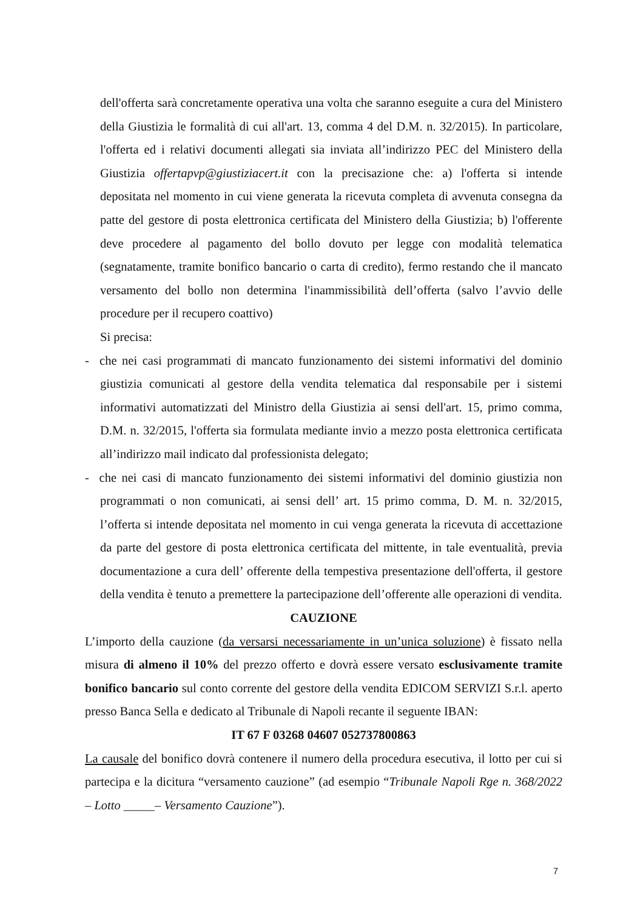dell'offerta sarà concretamente operativa una volta che saranno eseguite a cura del Ministero della Giustizia le formalità di cui all'art. 13, comma 4 del D.M. n. 32/2015). In particolare, l'offerta ed i relativi documenti allegati sia inviata all’indirizzo PEC del Ministero della Giustizia offertapvp@giustiziacert.it con la precisazione che: a) l'offerta si intende depositata nel momento in cui viene generata la ricevuta completa di avvenuta consegna da patte del gestore di posta elettronica certificata del Ministero della Giustizia; b) l'offerente deve procedere al pagamento del bollo dovuto per legge con modalità telematica (segnatamente, tramite bonifico bancario o carta di credito), fermo restando che il mancato versamento del bollo non determina l'inammissibilità dell’offerta (salvo l’avvio delle procedure per il recupero coattivo)
Si precisa:
- che nei casi programmati di mancato funzionamento dei sistemi informativi del dominio giustizia comunicati al gestore della vendita telematica dal responsabile per i sistemi informativi automatizzati del Ministro della Giustizia ai sensi dell'art. 15, primo comma, D.M. n. 32/2015, l'offerta sia formulata mediante invio a mezzo posta elettronica certificata all’indirizzo mail indicato dal professionista delegato;
- che nei casi di mancato funzionamento dei sistemi informativi del dominio giustizia non programmati o non comunicati, ai sensi dell’ art. 15 primo comma, D. M. n. 32/2015, l’offerta si intende depositata nel momento in cui venga generata la ricevuta di accettazione da parte del gestore di posta elettronica certificata del mittente, in tale eventualità, previa documentazione a cura dell’ offerente della tempestiva presentazione dell'offerta, il gestore della vendita è tenuto a premettere la partecipazione dell’offerente alle operazioni di vendita.
CAUZIONE
L’importo della cauzione (da versarsi necessariamente in un’unica soluzione) è fissato nella misura di almeno il 10% del prezzo offerto e dovrà essere versato esclusivamente tramite bonifico bancario sul conto corrente del gestore della vendita EDICOM SERVIZI S.r.l. aperto presso Banca Sella e dedicato al Tribunale di Napoli recante il seguente IBAN:
IT 67 F 03268 04607 052737800863
La causale del bonifico dovrà contenere il numero della procedura esecutiva, il lotto per cui si partecipa e la dicitura “versamento cauzione” (ad esempio “Tribunale Napoli Rge n. 368/2022 – Lotto _____– Versamento Cauzione”).
7